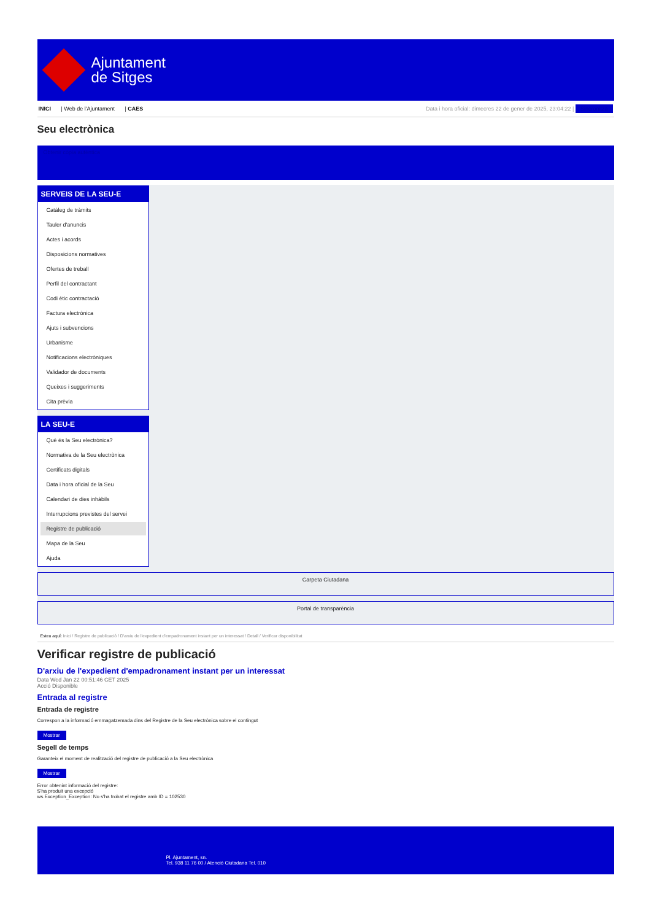Ajuntament
de Sitges
INICI | Web de l'Ajuntament | CAES Data i hora oficial: dimecres 22 de gener de 2025, 23:04:22 | Sincronitza
Seu electrònica
Obtenir còpia autèntica
SERVEIS DE LA SEU-E
Catàleg de tràmits
Tauler d'anuncis
Actes i acords
Disposicions normatives
Ofertes de treball
Perfil del contractant
Codi ètic contractació
Factura electrònica
Ajuts i subvencions
Urbanisme
Notificacions electròniques
Validador de documents
Queixes i suggeriments
Cita prèvia
LA SEU-E
Què és la Seu electrònica?
Normativa de la Seu electrònica
Certificats digitals
Data i hora oficial de la Seu
Calendari de dies inhàbils
Interrupcions previstes del servei
Registre de publicació
Mapa de la Seu
Ajuda
Carpeta Ciutadana
Portal de transparència
Esteu aquí: Inici / Registre de publicació / D'arxiu de l'expedient d'empadronament instant per un interessat / Detall / Verificar disponibilitat
Verificar registre de publicació
D'arxiu de l'expedient d'empadronament instant per un interessat
Data Wed Jan 22 00:51:46 CET 2025
Acció Disponible
Entrada al registre
Entrada de registre
Correspon a la informació emmagatzemada dins del Registre de la Seu electrònica sobre el contingut
Mostrar
Segell de temps
Garanteix el moment de realització del registre de publicació a la Seu electrònica
Mostrar
Error obtenint informació del registre:
S'ha produit una excepció
ws.Exception_Exception: No s'ha trobat el registre amb ID = 102530
Pl. Ajuntament, sn.
Tel. 938 11 76 00 / Atenció Ciutadana Tel. 010